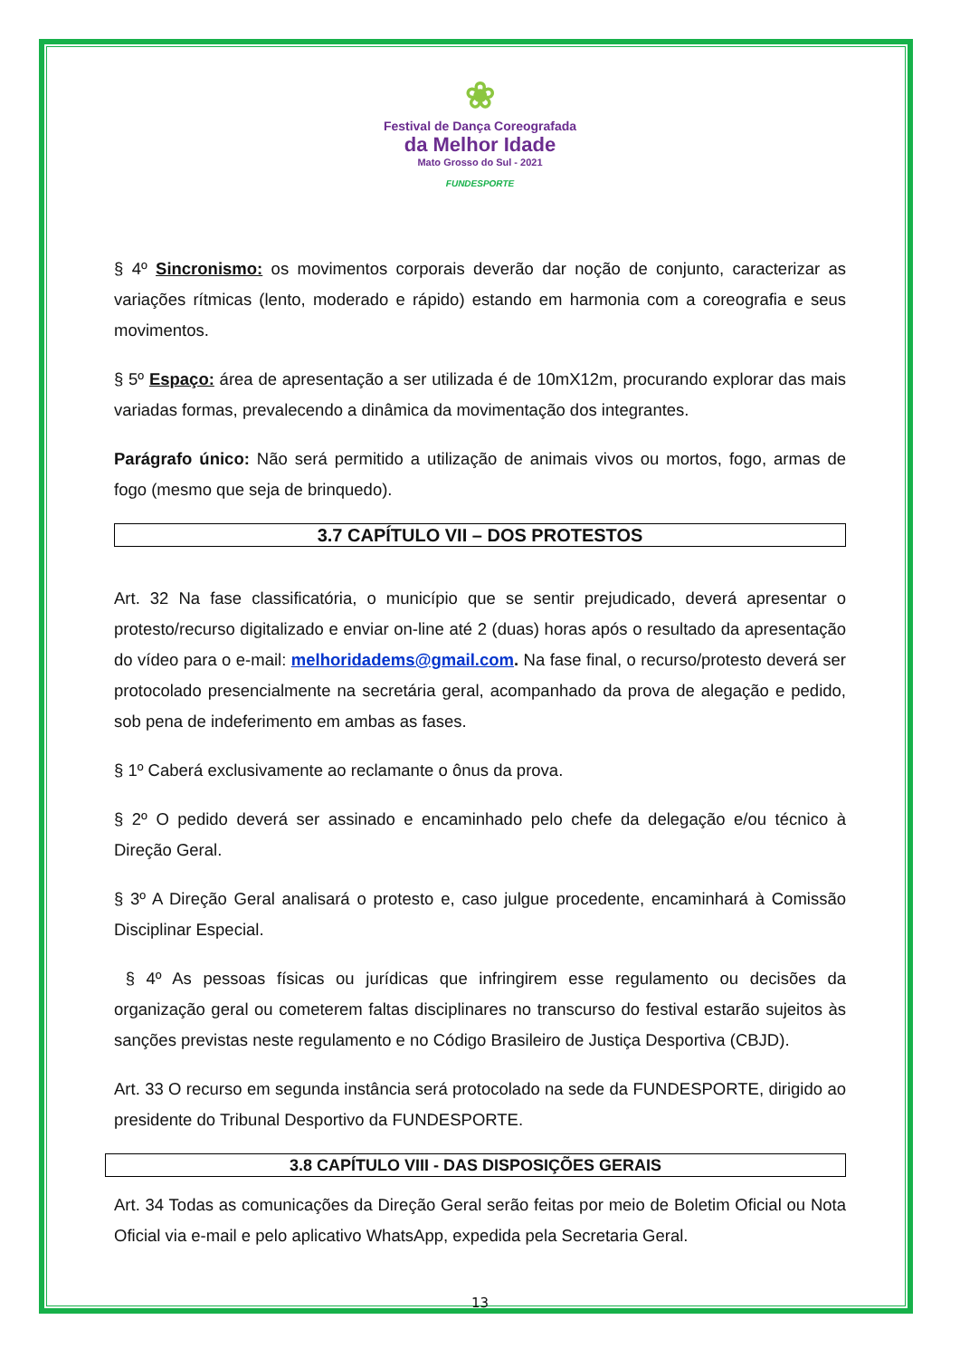❀
Festival de Dança Coreografada
da Melhor Idade
Mato Grosso do Sul - 2021
FUNDESPORTE
§ 4º Sincronismo: os movimentos corporais deverão dar noção de conjunto, caracterizar as variações rítmicas (lento, moderado e rápido) estando em harmonia com a coreografia e seus movimentos.
§ 5º Espaço: área de apresentação a ser utilizada é de 10mX12m, procurando explorar das mais variadas formas, prevalecendo a dinâmica da movimentação dos integrantes.
Parágrafo único: Não será permitido a utilização de animais vivos ou mortos, fogo, armas de fogo (mesmo que seja de brinquedo).
3.7 CAPÍTULO VII – DOS PROTESTOS
Art. 32 Na fase classificatória, o município que se sentir prejudicado, deverá apresentar o protesto/recurso digitalizado e enviar on-line até 2 (duas) horas após o resultado da apresentação do vídeo para o e-mail: melhoridadems@gmail.com. Na fase final, o recurso/protesto deverá ser protocolado presencialmente na secretária geral, acompanhado da prova de alegação e pedido, sob pena de indeferimento em ambas as fases.
§ 1º Caberá exclusivamente ao reclamante o ônus da prova.
§ 2º O pedido deverá ser assinado e encaminhado pelo chefe da delegação e/ou técnico à Direção Geral.
§ 3º A Direção Geral analisará o protesto e, caso julgue procedente, encaminhará à Comissão Disciplinar Especial.
§ 4º As pessoas físicas ou jurídicas que infringirem esse regulamento ou decisões da organização geral ou cometerem faltas disciplinares no transcurso do festival estarão sujeitos às sanções previstas neste regulamento e no Código Brasileiro de Justiça Desportiva (CBJD).
Art. 33 O recurso em segunda instância será protocolado na sede da FUNDESPORTE, dirigido ao presidente do Tribunal Desportivo da FUNDESPORTE.
3.8 CAPÍTULO VIII - DAS DISPOSIÇÕES GERAIS
Art. 34 Todas as comunicações da Direção Geral serão feitas por meio de Boletim Oficial ou Nota Oficial via e-mail e pelo aplicativo WhatsApp, expedida pela Secretaria Geral.
13